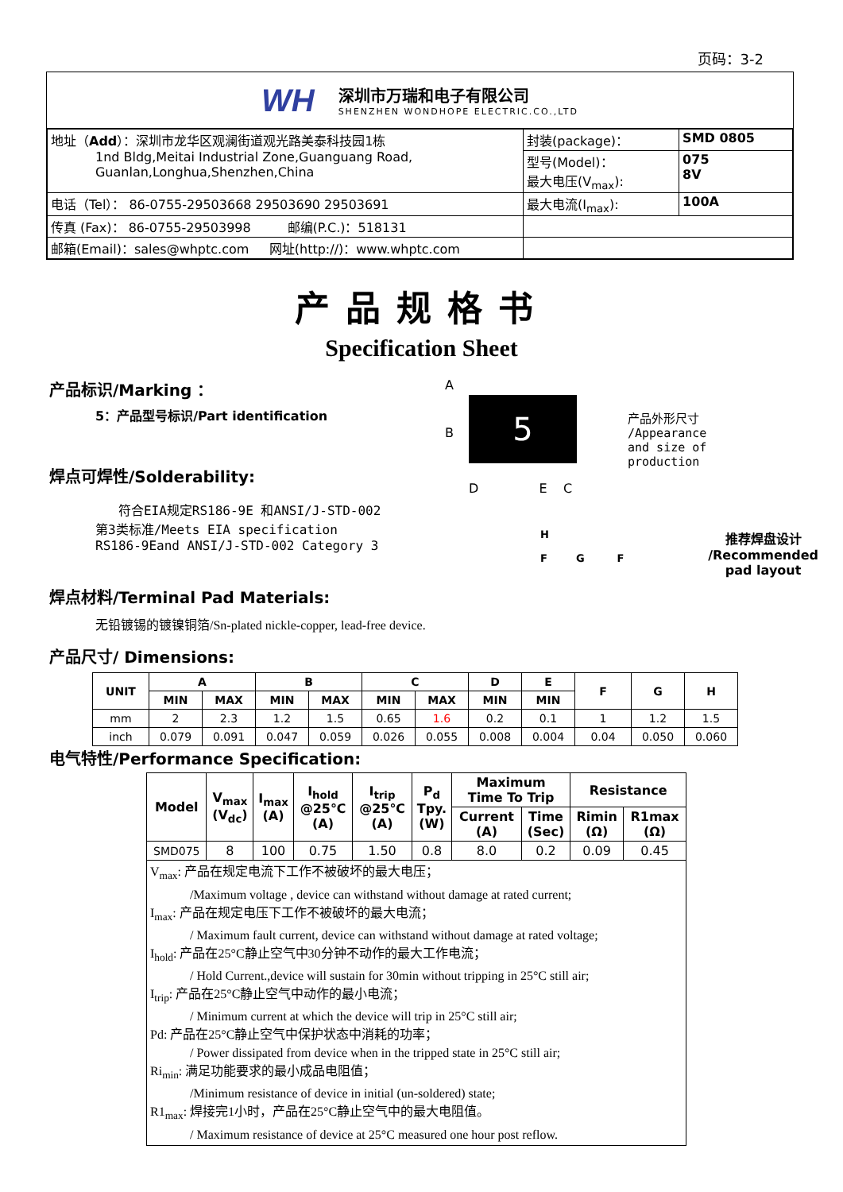页码：3-2
WH
深圳市万瑞和电子有限公司
SHENZHEN WONDHOPE ELECTRIC.CO.,LTD
| 地址（ Add ）：深圳市龙华区观澜街道观光路美泰科技园1栋 1nd Bldg,Meitai Industrial Zone,Guanguang Road, Guanlan,Longhua,Shenzhen,China | 封装(package)： | SMD 0805 |
| | 型号(Model)： 最大电压(V<sub>max</sub>): | 075 8V |
| | 最大电流(I<sub>max</sub>): | 100A |
| 电话（Tel）： 86-0755-29503668 29503690 29503691 | | |
| 传真 (Fax)： 86-0755-29503998 邮编(P.C.)：518131 | | |
| 邮箱(Email)：sales@whptc.com 网址(http://)：www.whptc.com | | |
产品规格书
Specification Sheet
产品标识/Marking ：
5：产品型号标识/Part identification
焊点可焊性/Solderability:
符合EIA规定RS186-9E 和ANSI/J-STD-002
第3类标准/Meets EIA specification
RS186-9Eand ANSI/J-STD-002 Category 3
焊点材料/Terminal Pad Materials:
无铅镀锡的镀镍铜箔/Sn-plated nickle-copper, lead-free device.
A
5
B
D E C
产品外形尺寸
/Appearance
and size of
production
H
F G F
推荐焊盘设计
/Recommended
pad layout
产品尺寸/ Dimensions:
| UNIT | A | | B | | C | | D | E | F | G | H |
| --- | --- | --- | --- | --- | --- | --- | --- | --- | --- | --- | --- |
| | MIN | MAX | MIN | MAX | MIN | MAX | MIN | MIN | | | |
| mm | 2 | 2.3 | 1.2 | 1.5 | 0.65 | 1.6 | 0.2 | 0.1 | 1 | 1.2 | 1.5 |
| inch | 0.079 | 0.091 | 0.047 | 0.059 | 0.026 | 0.055 | 0.008 | 0.004 | 0.04 | 0.050 | 0.060 |
电气特性/Performance Specification:
| Model | V<sub>max</sub> (V<sub>dc</sub>) | I<sub>max</sub> (A) | I<sub>hold</sub> @25℃ (A) | I<sub>trip</sub> @25℃ (A) | P<sub>d</sub> Tpy. (W) | Maximum Time To Trip | | Resistance | |
| --- | --- | --- | --- | --- | --- | --- | --- | --- | --- |
| | | | | | | Current (A) | Time (Sec) | Rimin (Ω) | R1max (Ω) |
| SMD075 | 8 | 100 | 0.75 | 1.50 | 0.8 | 8.0 | 0.2 | 0.09 | 0.45 |
V<sub>max</sub>: 产品在规定电流下工作不被破坏的最大电压；
/Maximum voltage , device can withstand without damage at rated current;
I<sub>max</sub>: 产品在规定电压下工作不被破坏的最大电流；
/ Maximum fault current, device can withstand without damage at rated voltage;
I<sub>hold</sub>: 产品在25°C静止空气中30分钟不动作的最大工作电流；
/ Hold Current.,device will sustain for 30min without tripping in 25°C still air;
I<sub>trip</sub>: 产品在25°C静止空气中动作的最小电流；
/ Minimum current at which the device will trip in 25°C still air;
Pd: 产品在25°C静止空气中保护状态中消耗的功率；
/ Power dissipated from device when in the tripped state in 25°C still air;
Ri<sub>min</sub>: 满足功能要求的最小成品电阻值；
/Minimum resistance of device in initial (un-soldered) state;
R1<sub>max</sub>: 焊接完1小时，产品在25°C静止空气中的最大电阻值。
/ Maximum resistance of device at 25°C measured one hour post reflow.